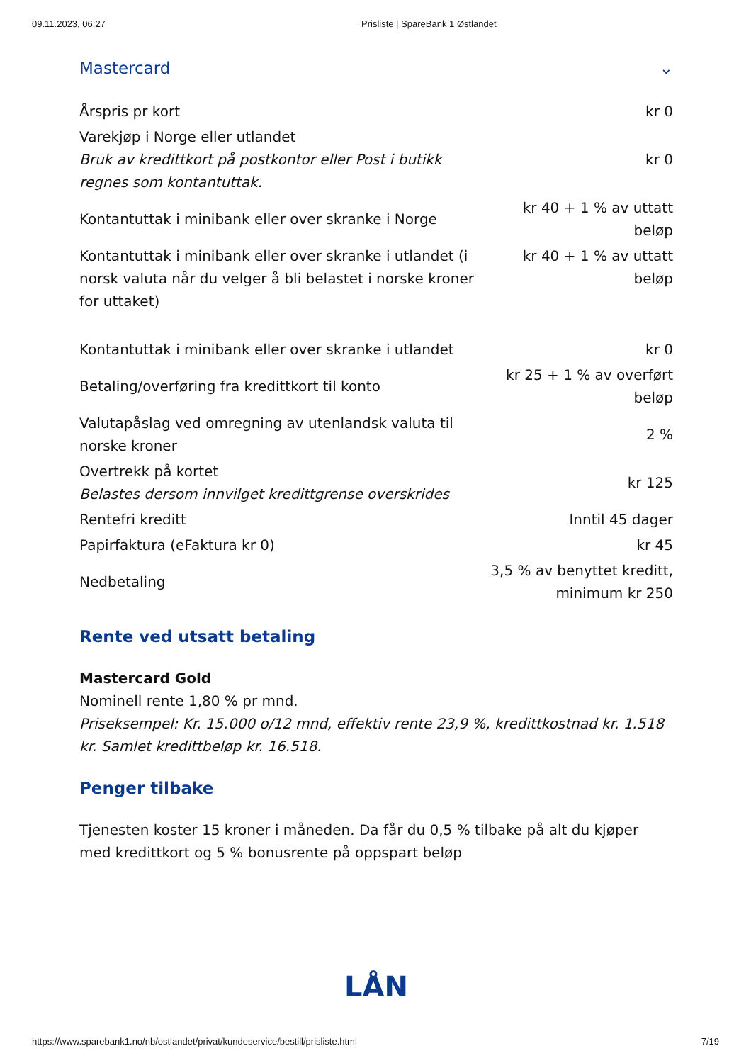09.11.2023, 06:27 Prisliste | SpareBank 1 Østlandet
Mastercard ⌄
| Årspris pr kort | kr 0 |
| Varekjøp i Norge eller utlandet Bruk av kredittkort på postkontor eller Post i butikk regnes som kontantuttak. | kr 0 |
| Kontantuttak i minibank eller over skranke i Norge | kr 40 + 1 % av uttatt beløp |
| Kontantuttak i minibank eller over skranke i utlandet (i norsk valuta når du velger å bli belastet i norske kroner for uttaket) | kr 40 + 1 % av uttatt beløp |
| Kontantuttak i minibank eller over skranke i utlandet | kr 0 |
| Betaling/overføring fra kredittkort til konto | kr 25 + 1 % av overført beløp |
| Valutapåslag ved omregning av utenlandsk valuta til norske kroner | 2 % |
| Overtrekk på kortet Belastes dersom innvilget kredittgrense overskrides | kr 125 |
| Rentefri kreditt | Inntil 45 dager |
| Papirfaktura (eFaktura kr 0) | kr 45 |
| Nedbetaling | 3,5 % av benyttet kreditt, minimum kr 250 |
Rente ved utsatt betaling
Mastercard Gold
Nominell rente 1,80 % pr mnd.
Priseksempel: Kr. 15.000 o/12 mnd, effektiv rente 23,9 %, kredittkostnad kr. 1.518 kr. Samlet kredittbeløp kr. 16.518.
Penger tilbake
Tjenesten koster 15 kroner i måneden. Da får du 0,5 % tilbake på alt du kjøper med kredittkort og 5 % bonusrente på oppspart beløp
LÅN
https://www.sparebank1.no/nb/ostlandet/privat/kundeservice/bestill/prisliste.html 7/19